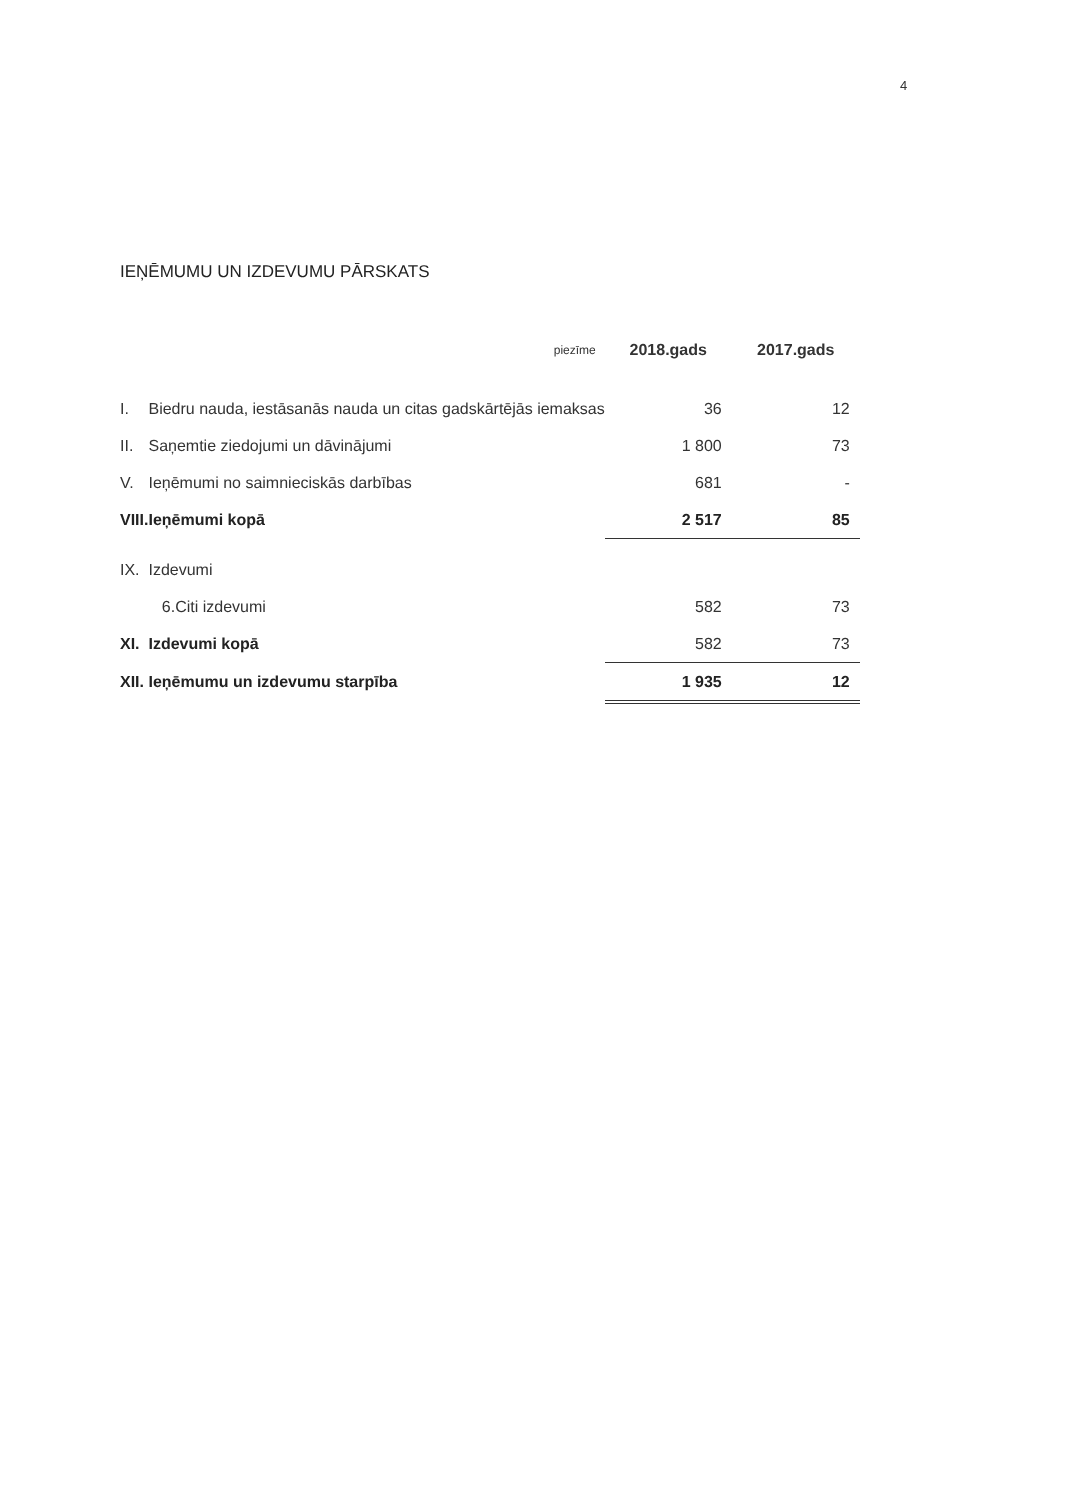4
IEŅĒMUMU UN IZDEVUMU PĀRSKATS
| | | piezīme | 2018.gads | 2017.gads |
| --- | --- | --- | --- | --- |
| I. | Biedru nauda, iestāsanās nauda un citas gadskārtējās iemaksas | | 36 | 12 |
| II. | Saņemtie ziedojumi un dāvinājumi | | 1 800 | 73 |
| V. | Ieņēmumi no saimnieciskās darbības | | 681 | - |
| VIII. | Ieņēmumi kopā | | 2 517 | 85 |
| IX. | Izdevumi | | | |
| | 6.Citi izdevumi | | 582 | 73 |
| XI. | Izdevumi kopā | | 582 | 73 |
| XII. | Ieņēmumu un izdevumu starpība | | 1 935 | 12 |